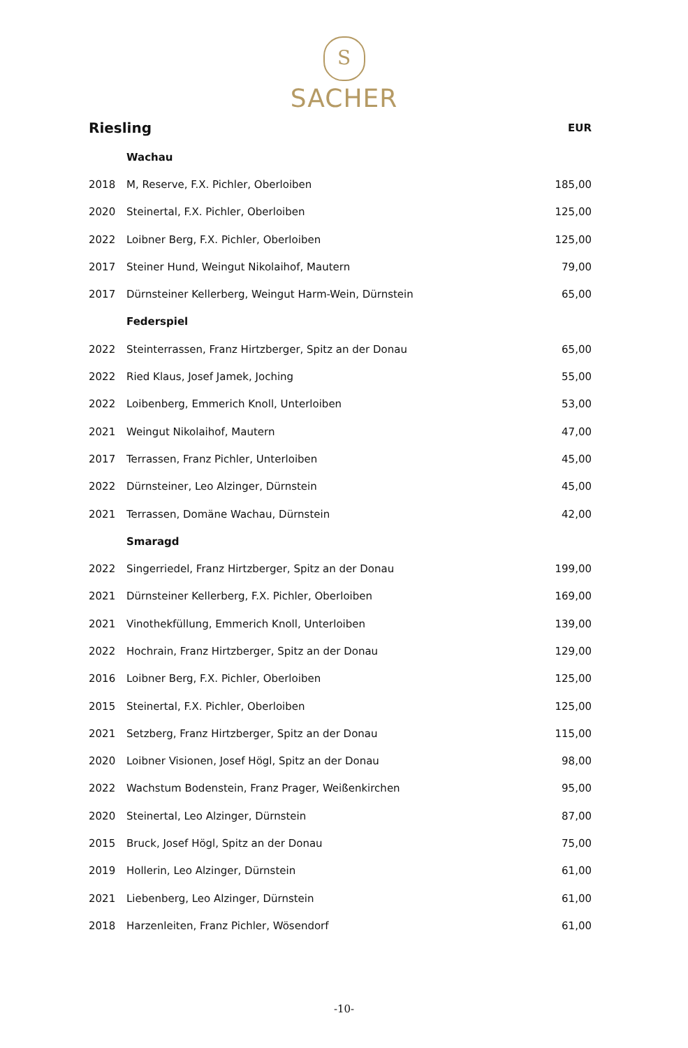S
SACHER
| Riesling | | EUR |
| --- | --- | --- |
| | Wachau | |
| 2018 | M, Reserve, F.X. Pichler, Oberloiben | 185,00 |
| 2020 | Steinertal, F.X. Pichler, Oberloiben | 125,00 |
| 2022 | Loibner Berg, F.X. Pichler, Oberloiben | 125,00 |
| 2017 | Steiner Hund, Weingut Nikolaihof, Mautern | 79,00 |
| 2017 | Dürnsteiner Kellerberg, Weingut Harm-Wein, Dürnstein | 65,00 |
| | Federspiel | |
| 2022 | Steinterrassen, Franz Hirtzberger, Spitz an der Donau | 65,00 |
| 2022 | Ried Klaus, Josef Jamek, Joching | 55,00 |
| 2022 | Loibenberg, Emmerich Knoll, Unterloiben | 53,00 |
| 2021 | Weingut Nikolaihof, Mautern | 47,00 |
| 2017 | Terrassen, Franz Pichler, Unterloiben | 45,00 |
| 2022 | Dürnsteiner, Leo Alzinger, Dürnstein | 45,00 |
| 2021 | Terrassen, Domäne Wachau, Dürnstein | 42,00 |
| | Smaragd | |
| 2022 | Singerriedel, Franz Hirtzberger, Spitz an der Donau | 199,00 |
| 2021 | Dürnsteiner Kellerberg, F.X. Pichler, Oberloiben | 169,00 |
| 2021 | Vinothekfüllung, Emmerich Knoll, Unterloiben | 139,00 |
| 2022 | Hochrain, Franz Hirtzberger, Spitz an der Donau | 129,00 |
| 2016 | Loibner Berg, F.X. Pichler, Oberloiben | 125,00 |
| 2015 | Steinertal, F.X. Pichler, Oberloiben | 125,00 |
| 2021 | Setzberg, Franz Hirtzberger, Spitz an der Donau | 115,00 |
| 2020 | Loibner Visionen, Josef Högl, Spitz an der Donau | 98,00 |
| 2022 | Wachstum Bodenstein, Franz Prager, Weißenkirchen | 95,00 |
| 2020 | Steinertal, Leo Alzinger, Dürnstein | 87,00 |
| 2015 | Bruck, Josef Högl, Spitz an der Donau | 75,00 |
| 2019 | Hollerin, Leo Alzinger, Dürnstein | 61,00 |
| 2021 | Liebenberg, Leo Alzinger, Dürnstein | 61,00 |
| 2018 | Harzenleiten, Franz Pichler, Wösendorf | 61,00 |
-10-